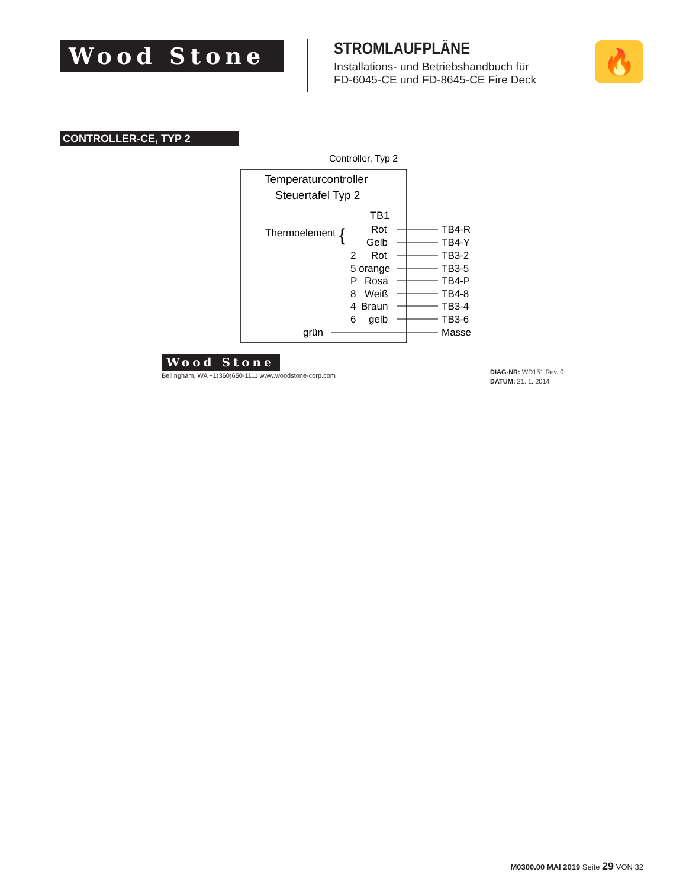Wood Stone
STROMLAUFPLÄNE
Installations- und Betriebshandbuch für
FD-6045-CE und FD-8645-CE Fire Deck
🔥
CONTROLLER-CE, TYP 2
Controller, Typ 2
Temperaturcontroller
Steuertafel Typ 2
TB1
Thermoelement
{
Rot
Gelb
2
Rot
5 orange
P
Rosa
8
Weiß
4
Braun
6
gelb
grün
TB4-R
TB4-Y
TB3-2
TB3-5
TB4-P
TB4-8
TB3-4
TB3-6
Masse
Wood Stone
Bellingham, WA +1(360)650-1111 www.woodstone-corp.com
DIAG-NR: WD151 Rev. 0
DATUM: 21. 1. 2014
M0300.00 MAI 2019 Seite 29 VON 32